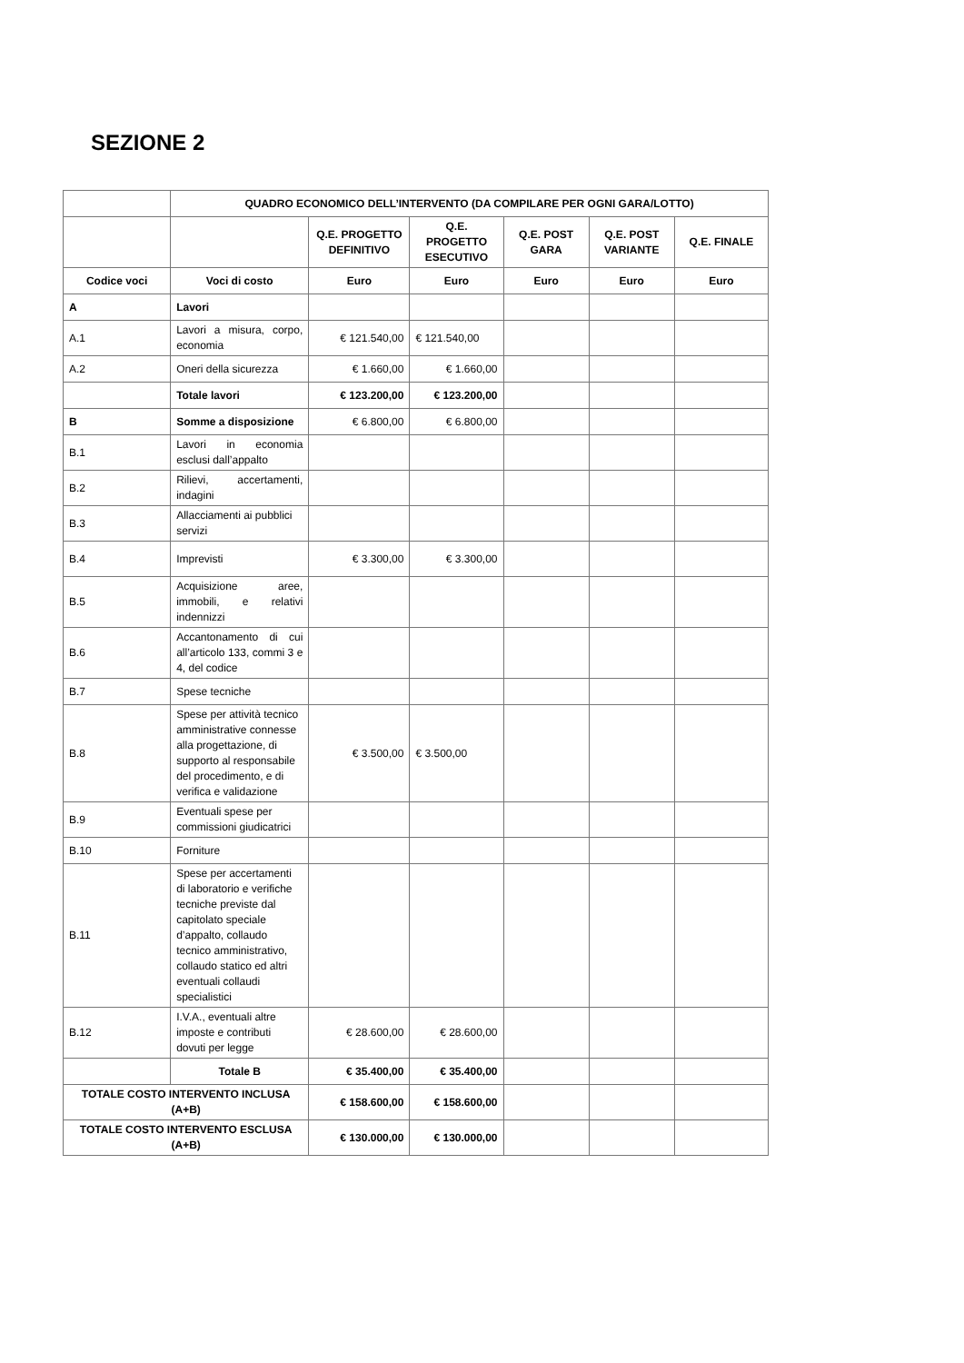SEZIONE 2
| | QUADRO ECONOMICO DELL’INTERVENTO (DA COMPILARE PER OGNI GARA/LOTTO) | | | | | |
| | | Q.E. PROGETTO DEFINITIVO | Q.E. PROGETTO ESECUTIVO | Q.E. POST GARA | Q.E. POST VARIANTE | Q.E. FINALE |
| Codice voci | Voci di costo | Euro | Euro | Euro | Euro | Euro |
| A | Lavori | | | | | |
| A.1 | Lavori a misura, corpo, economia | € 121.540,00 | € 121.540,00 | | | |
| A.2 | Oneri della sicurezza | € 1.660,00 | € 1.660,00 | | | |
| | Totale lavori | € 123.200,00 | € 123.200,00 | | | |
| B | Somme a disposizione | € 6.800,00 | € 6.800,00 | | | |
| B.1 | Lavori in economia esclusi dall’appalto | | | | | |
| B.2 | Rilievi, accertamenti, indagini | | | | | |
| B.3 | Allacciamenti ai pubblici servizi | | | | | |
| B.4 | Imprevisti | € 3.300,00 | € 3.300,00 | | | |
| B.5 | Acquisizione aree, immobili, e relativi indennizzi | | | | | |
| B.6 | Accantonamento di cui all’articolo 133, commi 3 e 4, del codice | | | | | |
| B.7 | Spese tecniche | | | | | |
| B.8 | Spese per attività tecnico amministrative connesse alla progettazione, di supporto al responsabile del procedimento, e di verifica e validazione | € 3.500,00 | € 3.500,00 | | | |
| B.9 | Eventuali spese per commissioni giudicatrici | | | | | |
| B.10 | Forniture | | | | | |
| B.11 | Spese per accertamenti di laboratorio e verifiche tecniche previste dal capitolato speciale d’appalto, collaudo tecnico amministrativo, collaudo statico ed altri eventuali collaudi specialistici | | | | | |
| B.12 | I.V.A., eventuali altre imposte e contributi dovuti per legge | € 28.600,00 | € 28.600,00 | | | |
| | Totale B | € 35.400,00 | € 35.400,00 | | | |
| TOTALE COSTO INTERVENTO INCLUSA (A+B) | | € 158.600,00 | € 158.600,00 | | | |
| TOTALE COSTO INTERVENTO ESCLUSA (A+B) | | € 130.000,00 | € 130.000,00 | | | |